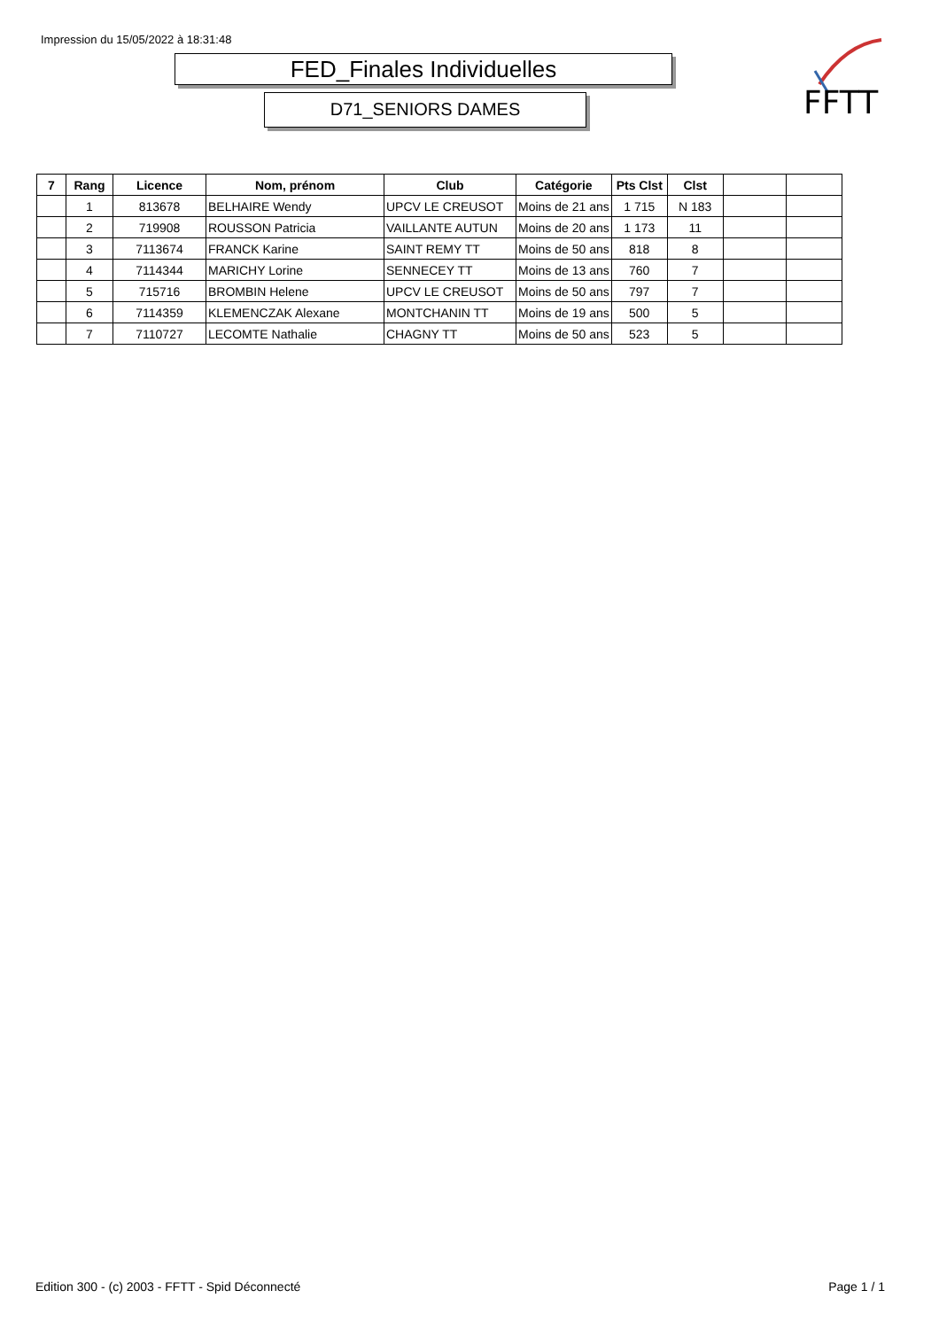Impression du 15/05/2022 à 18:31:48
FED_Finales Individuelles
D71_SENIORS DAMES
FFTT
| 7 | Rang | Licence | Nom, prénom | Club | Catégorie | Pts Clst | Clst | | |
| --- | --- | --- | --- | --- | --- | --- | --- | --- | --- |
| | 1 | 813678 | BELHAIRE Wendy | UPCV LE CREUSOT | Moins de 21 ans | 1 715 | N 183 | | |
| | 2 | 719908 | ROUSSON Patricia | VAILLANTE AUTUN | Moins de 20 ans | 1 173 | 11 | | |
| | 3 | 7113674 | FRANCK Karine | SAINT REMY TT | Moins de 50 ans | 818 | 8 | | |
| | 4 | 7114344 | MARICHY Lorine | SENNECEY TT | Moins de 13 ans | 760 | 7 | | |
| | 5 | 715716 | BROMBIN Helene | UPCV LE CREUSOT | Moins de 50 ans | 797 | 7 | | |
| | 6 | 7114359 | KLEMENCZAK Alexane | MONTCHANIN TT | Moins de 19 ans | 500 | 5 | | |
| | 7 | 7110727 | LECOMTE Nathalie | CHAGNY TT | Moins de 50 ans | 523 | 5 | | |
Edition 300 - (c) 2003 - FFTT - Spid Déconnecté
Page 1 / 1